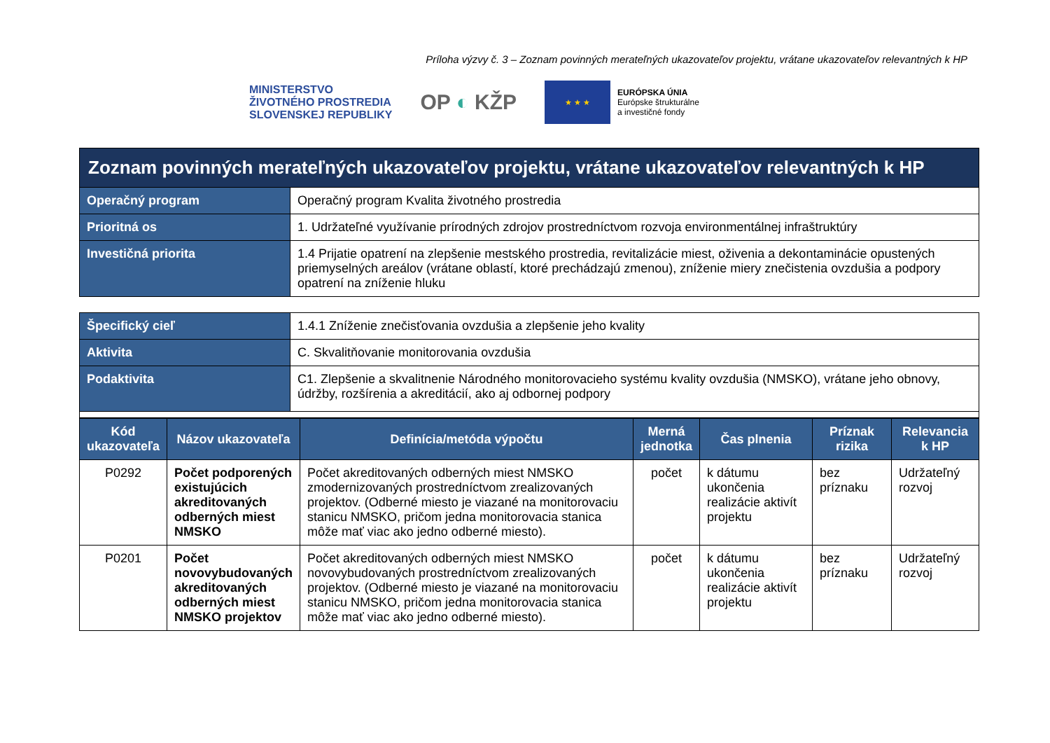Príloha výzvy č. 3 – Zoznam povinných merateľných ukazovateľov projektu, vrátane ukazovateľov relevantných k HP
MINISTERSTVO
ŽIVOTNÉHO PROSTREDIA
SLOVENSKEJ REPUBLIKY
OP ◐ KŽP
★ ★ ★
EURÓPSKA ÚNIA
Európske štrukturálne
a investičné fondy
| Zoznam povinných merateľných ukazovateľov projektu, vrátane ukazovateľov relevantných k HP | |
| --- | --- |
| Operačný program | Operačný program Kvalita životného prostredia |
| Prioritná os | 1. Udržateľné využívanie prírodných zdrojov prostredníctvom rozvoja environmentálnej infraštruktúry |
| Investičná priorita | 1.4 Prijatie opatrení na zlepšenie mestského prostredia, revitalizácie miest, oživenia a dekontaminácie opustených priemyselných areálov (vrátane oblastí, ktoré prechádzajú zmenou), zníženie miery znečistenia ovzdušia a podpory opatrení na zníženie hluku |
| Špecifický cieľ | 1.4.1 Zníženie znečisťovania ovzdušia a zlepšenie jeho kvality |
| Aktivita | C. Skvalitňovanie monitorovania ovzdušia |
| Podaktivita | C1. Zlepšenie a skvalitnenie Národného monitorovacieho systému kvality ovzdušia (NMSKO), vrátane jeho obnovy, údržby, rozšírenia a akreditácií, ako aj odbornej podpory |
| Kód ukazovateľa | Názov ukazovateľa | Definícia/metóda výpočtu | Merná jednotka | Čas plnenia | Príznak rizika | Relevancia k HP |
| --- | --- | --- | --- | --- | --- | --- |
| P0292 | Počet podporených existujúcich akreditovaných odberných miest NMSKO | Počet akreditovaných odberných miest NMSKO zmodernizovaných prostredníctvom zrealizovaných projektov. (Odberné miesto je viazané na monitorovaciu stanicu NMSKO, pričom jedna monitorovacia stanica môže mať viac ako jedno odberné miesto). | počet | k dátumu ukončenia realizácie aktivít projektu | bez príznaku | Udržateľný rozvoj |
| P0201 | Počet novovybudovaných akreditovaných odberných miest NMSKO projektov | Počet akreditovaných odberných miest NMSKO novovybudovaných prostredníctvom zrealizovaných projektov. (Odberné miesto je viazané na monitorovaciu stanicu NMSKO, pričom jedna monitorovacia stanica môže mať viac ako jedno odberné miesto). | počet | k dátumu ukončenia realizácie aktivít projektu | bez príznaku | Udržateľný rozvoj |